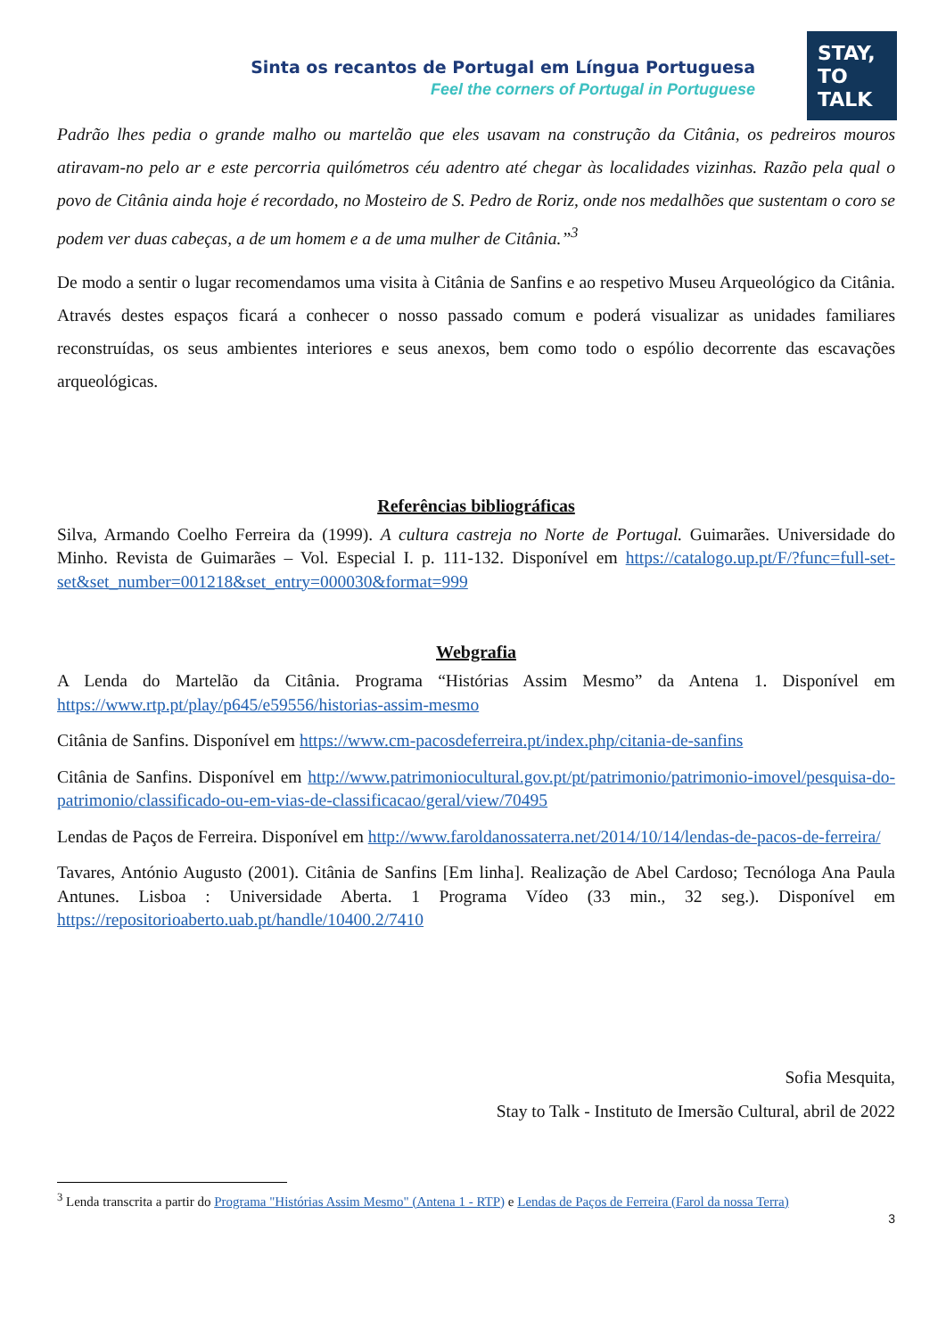STAY,
TO
TALK
Sinta os recantos de Portugal em Língua Portuguesa
Feel the corners of Portugal in Portuguese
Padrão lhes pedia o grande malho ou martelão que eles usavam na construção da Citânia, os pedreiros mouros atiravam-no pelo ar e este percorria quilómetros céu adentro até chegar às localidades vizinhas. Razão pela qual o povo de Citânia ainda hoje é recordado, no Mosteiro de S. Pedro de Roriz, onde nos medalhões que sustentam o coro se podem ver duas cabeças, a de um homem e a de uma mulher de Citânia.”<sup>3</sup>
De modo a sentir o lugar recomendamos uma visita à Citânia de Sanfins e ao respetivo Museu Arqueológico da Citânia. Através destes espaços ficará a conhecer o nosso passado comum e poderá visualizar as unidades familiares reconstruídas, os seus ambientes interiores e seus anexos, bem como todo o espólio decorrente das escavações arqueológicas.
Referências bibliográficas
Silva, Armando Coelho Ferreira da (1999). A cultura castreja no Norte de Portugal. Guimarães. Universidade do Minho. Revista de Guimarães – Vol. Especial I. p. 111-132. Disponível em https://catalogo.up.pt/F/?func=full-set-set&set_number=001218&set_entry=000030&format=999
Webgrafia
A Lenda do Martelão da Citânia. Programa “Histórias Assim Mesmo” da Antena 1. Disponível em https://www.rtp.pt/play/p645/e59556/historias-assim-mesmo
Citânia de Sanfins. Disponível em https://www.cm-pacosdeferreira.pt/index.php/citania-de-sanfins
Citânia de Sanfins. Disponível em http://www.patrimoniocultural.gov.pt/pt/patrimonio/patrimonio-imovel/pesquisa-do-patrimonio/classificado-ou-em-vias-de-classificacao/geral/view/70495
Lendas de Paços de Ferreira. Disponível em http://www.faroldanossaterra.net/2014/10/14/lendas-de-pacos-de-ferreira/
Tavares, António Augusto (2001). Citânia de Sanfins [Em linha]. Realização de Abel Cardoso; Tecnóloga Ana Paula Antunes. Lisboa : Universidade Aberta. 1 Programa Vídeo (33 min., 32 seg.). Disponível em https://repositorioaberto.uab.pt/handle/10400.2/7410
Sofia Mesquita,
Stay to Talk - Instituto de Imersão Cultural, abril de 2022
<sup>3</sup> Lenda transcrita a partir do Programa "Histórias Assim Mesmo" (Antena 1 - RTP) e Lendas de Paços de Ferreira (Farol da nossa Terra)
3